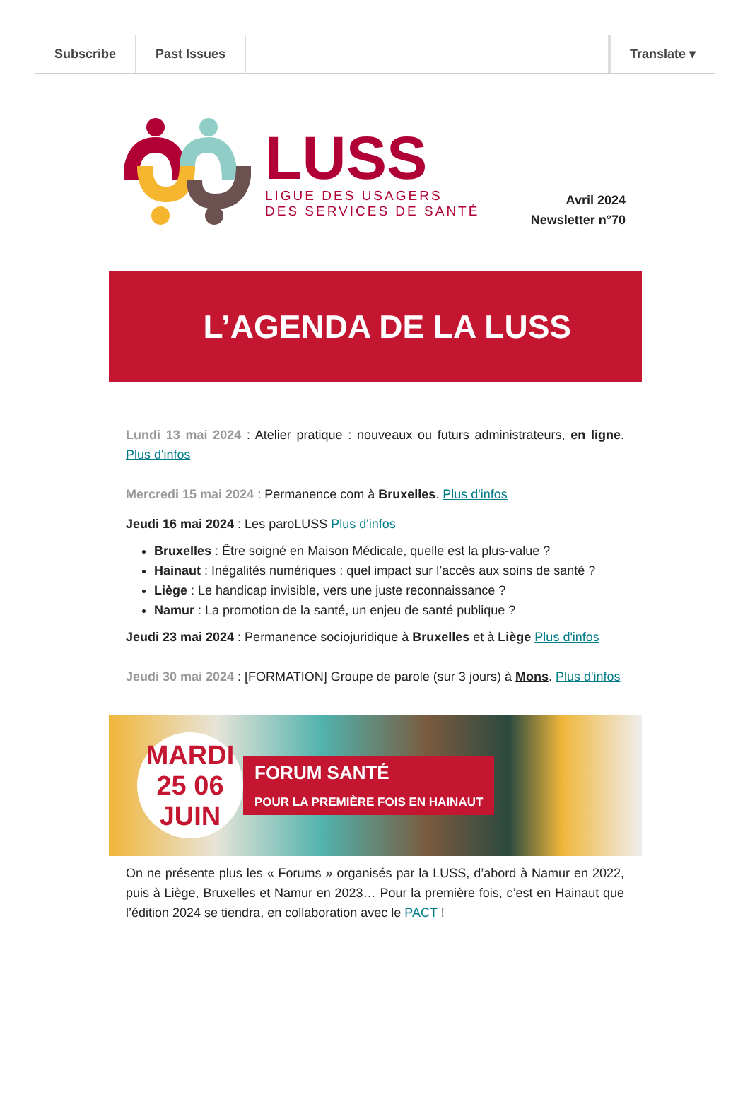Subscribe Past Issues Translate ▾
LUSS
LIGUE DES USAGERS
DES SERVICES DE SANTÉ
Avril 2024
Newsletter n°70
L’AGENDA DE LA LUSS
Lundi 13 mai 2024 : Atelier pratique : nouveaux ou futurs administrateurs, en ligne. Plus d'infos
Mercredi 15 mai 2024 : Permanence com à Bruxelles. Plus d'infos
Jeudi 16 mai 2024 : Les paroLUSS Plus d'infos
Bruxelles : Être soigné en Maison Médicale, quelle est la plus-value ?
Hainaut : Inégalités numériques : quel impact sur l’accès aux soins de santé ?
Liège : Le handicap invisible, vers une juste reconnaissance ?
Namur : La promotion de la santé, un enjeu de santé publique ?
Jeudi 23 mai 2024 : Permanence sociojuridique à Bruxelles et à Liège Plus d'infos
Jeudi 30 mai 2024 : [FORMATION] Groupe de parole (sur 3 jours) à Mons. Plus d'infos
MARDI 25 06 JUIN
FORUM SANTÉ
POUR LA PREMIÈRE FOIS EN HAINAUT
On ne présente plus les « Forums » organisés par la LUSS, d’abord à Namur en 2022, puis à Liège, Bruxelles et Namur en 2023… Pour la première fois, c’est en Hainaut que l’édition 2024 se tiendra, en collaboration avec le PACT !